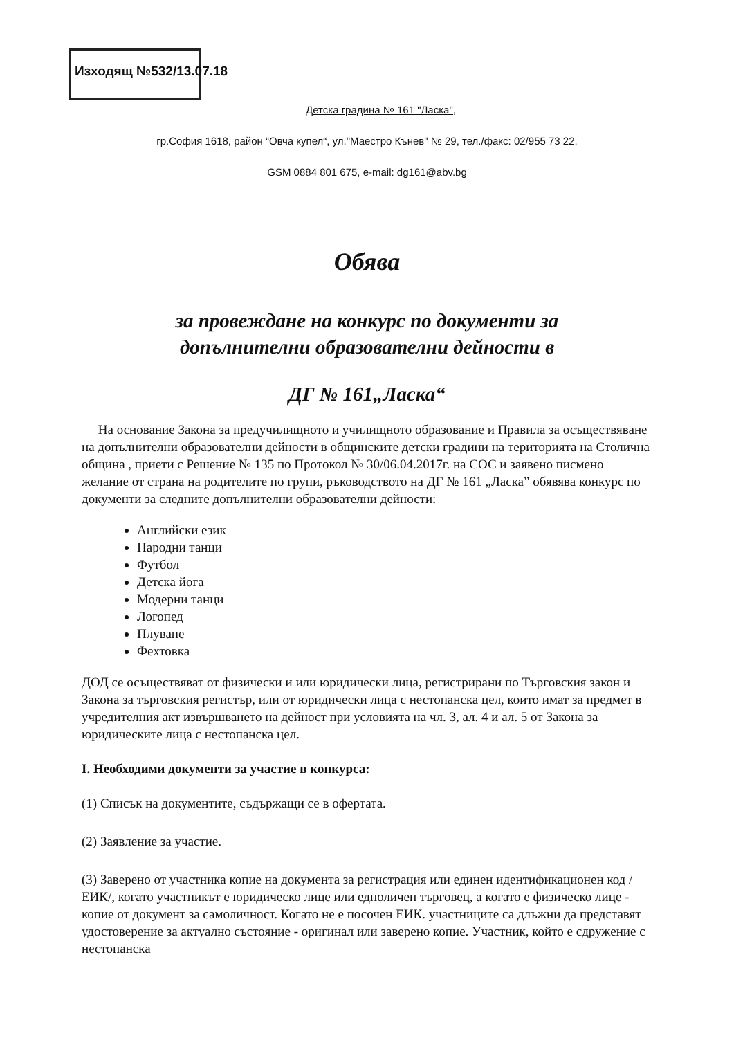Изходящ №532/13.07.18
Детска градина № 161 "Ласка",
гр.София 1618, район “Овча купел“, ул."Маестро Кънев" № 29, тел./факс: 02/955 73 22,
GSM 0884 801 675, e-mail: dg161@abv.bg
Обява
за провеждане на конкурс по документи за
допълнителни образователни дейности в
ДГ № 161„Ласка“
На основание Закона за предучилищното и училищното образование и Правила за осъществяване на допълнителни образователни дейности в общинските детски градини на територията на Столична община , приети с Решение № 135 по Протокол № 30/06.04.2017г. на СОС и заявено писмено желание от страна на родителите по групи, ръководството на ДГ № 161 „Ласка” обявява конкурс по документи за следните допълнителни образователни дейности:
Английски език
Народни танци
Футбол
Детска йога
Модерни танци
Логопед
Плуване
Фехтовка
ДОД се осъществяват от физически и или юридически лица, регистрирани по Търговския закон и Закона за търговския регистър, или от юридически лица с нестопанска цел, които имат за предмет в учредителния акт извършването на дейност при условията на чл. 3, ал. 4 и ал. 5 от Закона за юридическите лица с нестопанска цел.
I. Необходими документи за участие в конкурса:
(1) Списък на документите, съдържащи се в офертата.
(2) Заявление за участие.
(3) Заверено от участника копие на документа за регистрация или единен идентификационен код /ЕИК/, когато участникът е юридическо лице или едноличен търговец, а когато е физическо лице - копие от документ за самоличност. Когато не е посочен ЕИК. участниците са длъжни да представят удостоверение за актуално състояние - оригинал или заверено копие. Участник, който е сдружение с нестопанска